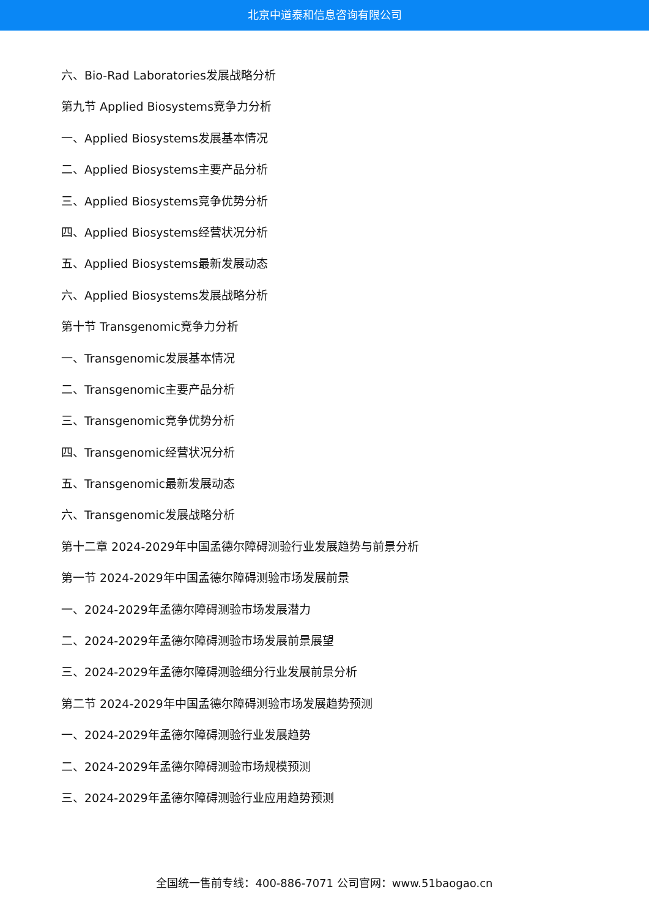北京中道泰和信息咨询有限公司
六、Bio-Rad Laboratories发展战略分析
第九节 Applied Biosystems竞争力分析
一、Applied Biosystems发展基本情况
二、Applied Biosystems主要产品分析
三、Applied Biosystems竞争优势分析
四、Applied Biosystems经营状况分析
五、Applied Biosystems最新发展动态
六、Applied Biosystems发展战略分析
第十节 Transgenomic竞争力分析
一、Transgenomic发展基本情况
二、Transgenomic主要产品分析
三、Transgenomic竞争优势分析
四、Transgenomic经营状况分析
五、Transgenomic最新发展动态
六、Transgenomic发展战略分析
第十二章 2024-2029年中国孟德尔障碍测验行业发展趋势与前景分析
第一节 2024-2029年中国孟德尔障碍测验市场发展前景
一、2024-2029年孟德尔障碍测验市场发展潜力
二、2024-2029年孟德尔障碍测验市场发展前景展望
三、2024-2029年孟德尔障碍测验细分行业发展前景分析
第二节 2024-2029年中国孟德尔障碍测验市场发展趋势预测
一、2024-2029年孟德尔障碍测验行业发展趋势
二、2024-2029年孟德尔障碍测验市场规模预测
三、2024-2029年孟德尔障碍测验行业应用趋势预测
全国统一售前专线：400-886-7071 公司官网：www.51baogao.cn